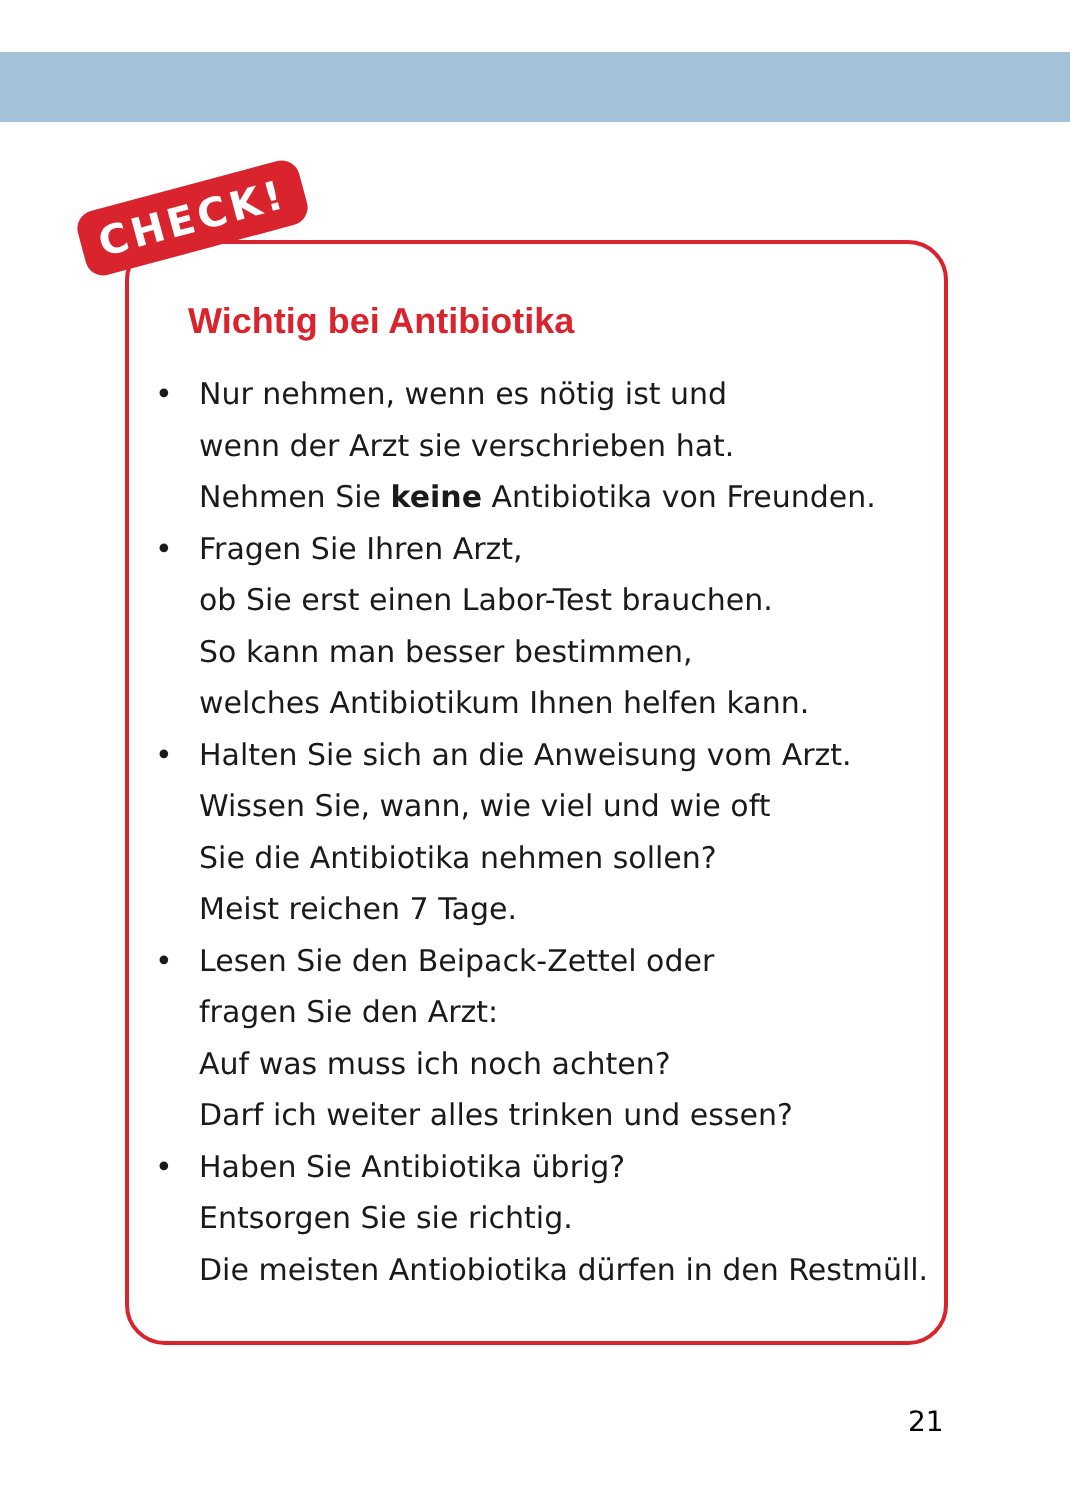CHECK!
Wichtig bei Antibiotika
• Nur nehmen, wenn es nötig ist und
wenn der Arzt sie verschrieben hat.
Nehmen Sie keine Antibiotika von Freunden.
• Fragen Sie Ihren Arzt,
ob Sie erst einen Labor-Test brauchen.
So kann man besser bestimmen,
welches Antibiotikum Ihnen helfen kann.
• Halten Sie sich an die Anweisung vom Arzt.
Wissen Sie, wann, wie viel und wie oft
Sie die Antibiotika nehmen sollen?
Meist reichen 7 Tage.
• Lesen Sie den Beipack-Zettel oder
fragen Sie den Arzt:
Auf was muss ich noch achten?
Darf ich weiter alles trinken und essen?
• Haben Sie Antibiotika übrig?
Entsorgen Sie sie richtig.
Die meisten Antiobiotika dürfen in den Restmüll.
21